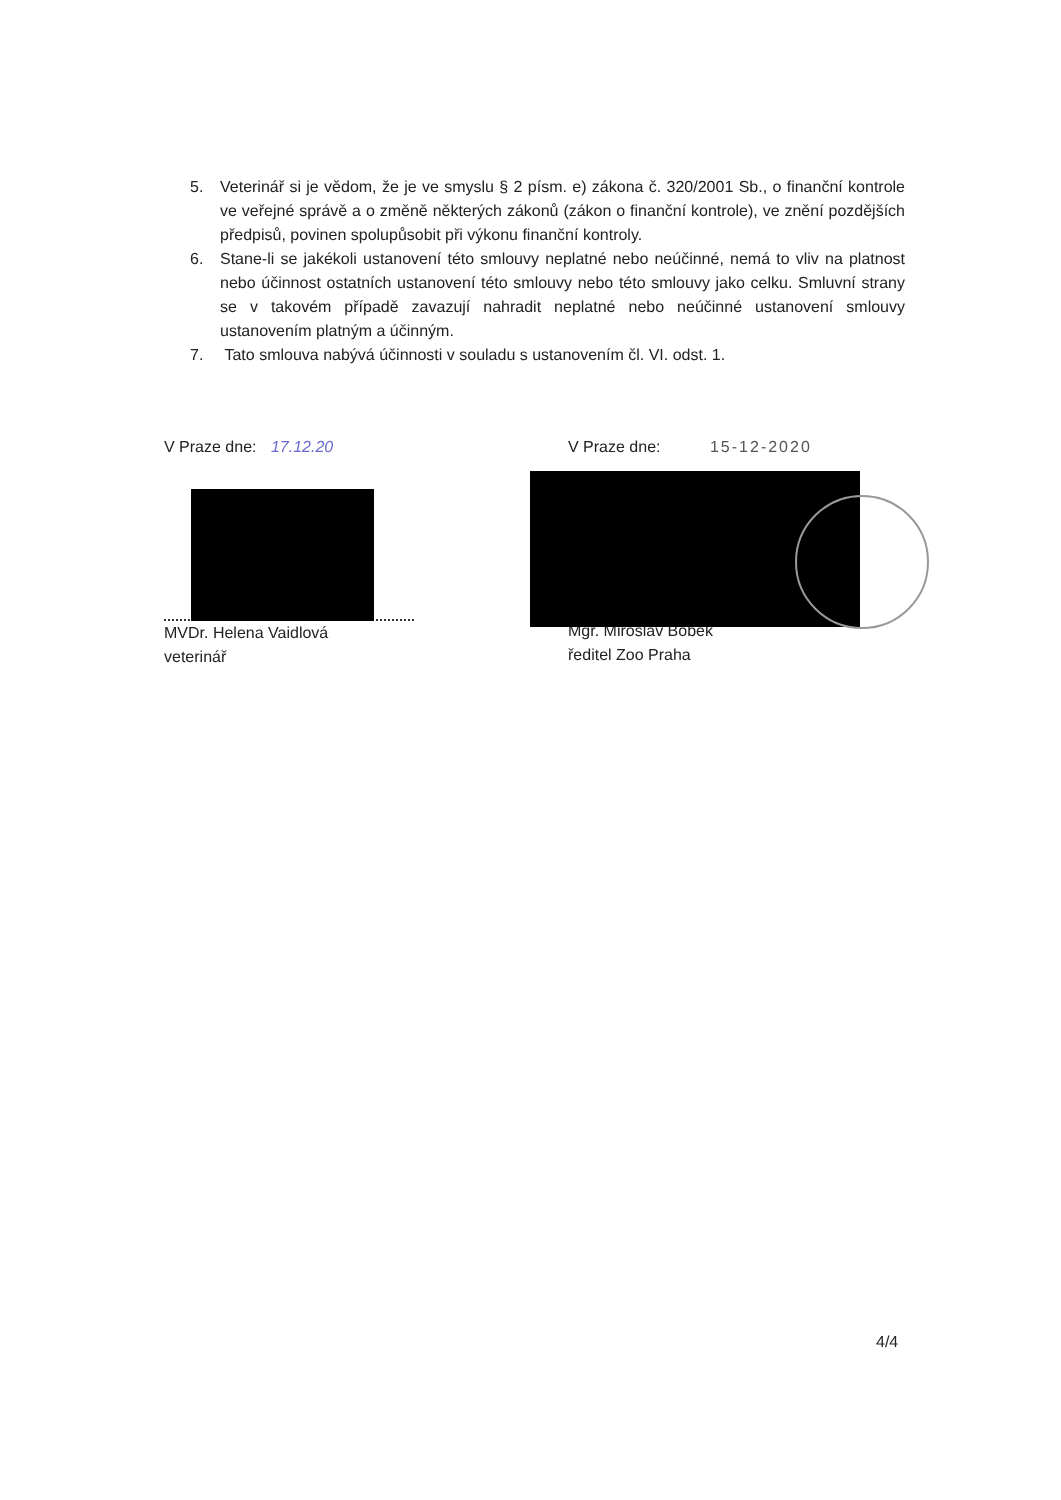5. Veterinář si je vědom, že je ve smyslu § 2 písm. e) zákona č. 320/2001 Sb., o finanční kontrole ve veřejné správě a o změně některých zákonů (zákon o finanční kontrole), ve znění pozdějších předpisů, povinen spolupůsobit při výkonu finanční kontroly.
6. Stane-li se jakékoli ustanovení této smlouvy neplatné nebo neúčinné, nemá to vliv na platnost nebo účinnost ostatních ustanovení této smlouvy nebo této smlouvy jako celku. Smluvní strany se v takovém případě zavazují nahradit neplatné nebo neúčinné ustanovení smlouvy ustanovením platným a účinným.
7. Tato smlouva nabývá účinnosti v souladu s ustanovením čl. VI. odst. 1.
V Praze dne: 17.12.20
MVDr. Helena Vaidlová
veterinář
V Praze dne: 15-12-2020
Mgr. Miroslav Bobek
ředitel Zoo Praha
4/4